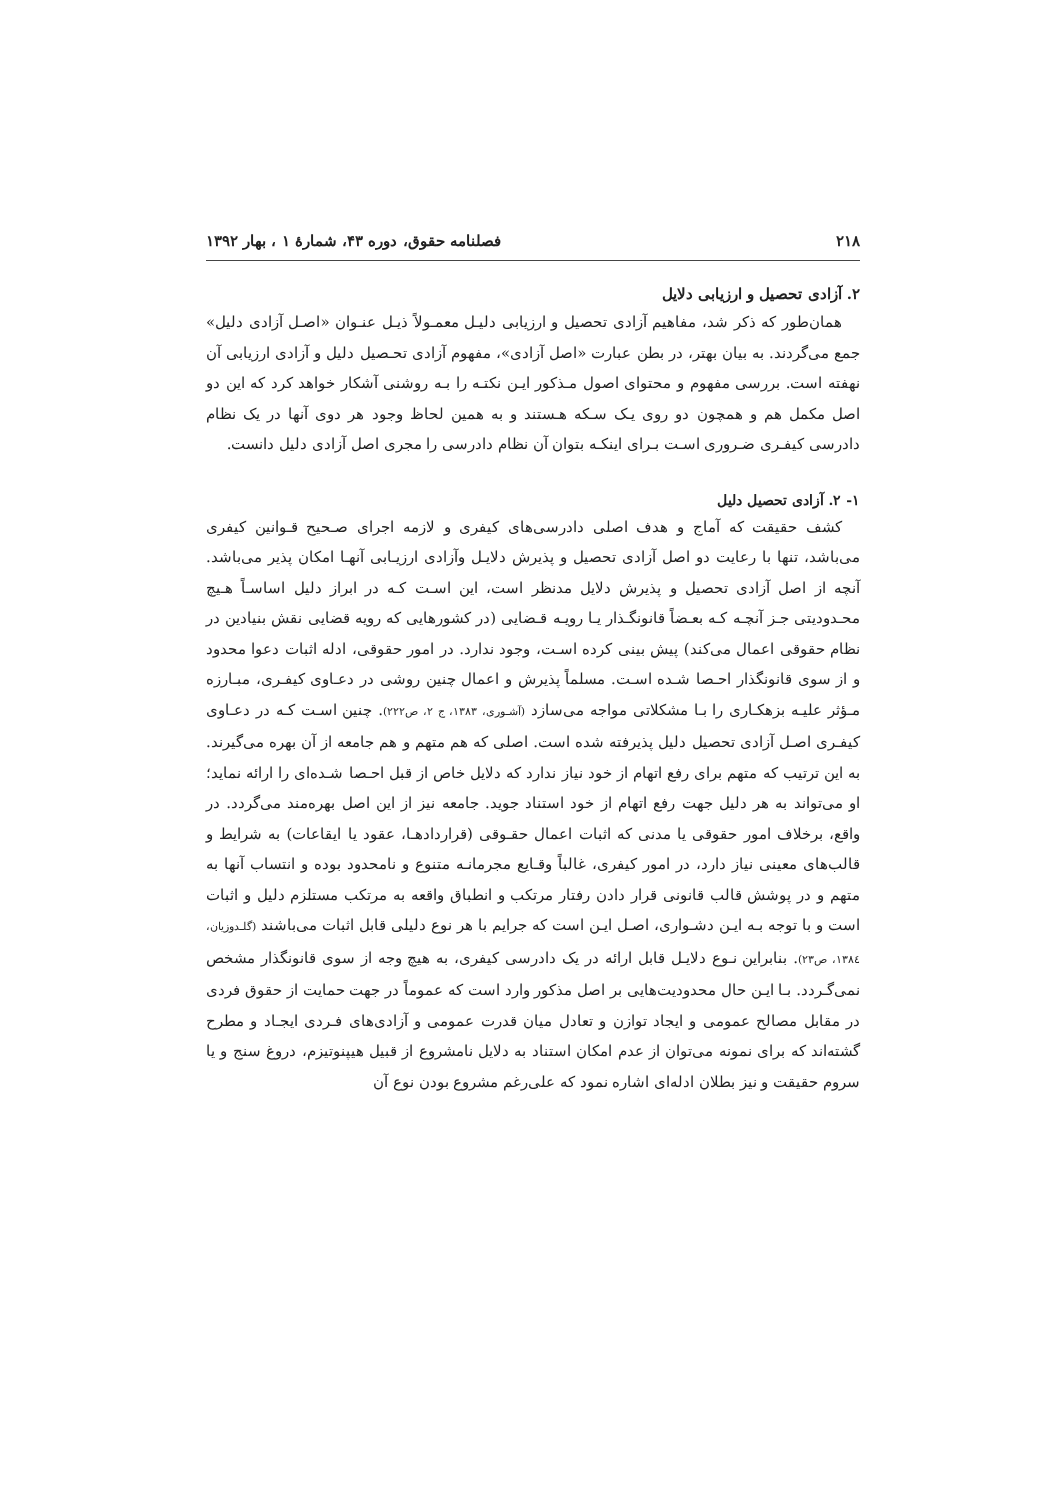۲۱۸ فصلنامه حقوق، دوره ۴۳، شمارهٔ ۱ ، بهار ۱۳۹۲
۲. آزادی تحصیل و ارزیابی دلایل
همان‌طور که ذکر شد، مفاهیم آزادی تحصیل و ارزیابی دلیـل معمـولاً ذیـل عنـوان «اصـل آزادی دلیل» جمع می‌گردند. به بیان بهتر، در بطن عبارت «اصل آزادی»، مفهوم آزادی تحـصیل دلیل و آزادی ارزیابی آن نهفته است. بررسی مفهوم و محتوای اصول مـذکور ایـن نکتـه را بـه روشنی آشکار خواهد کرد که این دو اصل مکمل هم و همچون دو روی یـک سـکه هـستند و به همین لحاظ وجود هر دوی آنها در یک نظام دادرسی کیفـری ضـروری اسـت بـرای اینکـه بتوان آن نظام دادرسی را مجری اصل آزادی دلیل دانست.
۱- ۲. آزادی تحصیل دلیل
کشف حقیقت که آماج و هدف اصلی دادرسی‌های کیفری و لازمه اجرای صـحیح قـوانین کیفری می‌باشد، تنها با رعایت دو اصل آزادی تحصیل و پذیرش دلایـل وآزادی ارزیـابی آنهـا امکان پذیر می‌باشد. آنچه از اصل آزادی تحصیل و پذیرش دلایل مدنظر است، این اسـت کـه در ابراز دلیل اساسـاً هـیچ محـدودیتی جـز آنچـه کـه بعـضاً قانونگـذار یـا رویـه قـضایی (در کشورهایی که رویه قضایی نقش بنیادین در نظام حقوقی اعمال می‌کند) پیش بینی کرده اسـت، وجود ندارد. در امور حقوقی، ادله اثبات دعوا محدود و از سوی قانونگذار احـصا شـده اسـت. مسلماً پذیرش و اعمال چنین روشی در دعـاوی کیفـری، مبـارزه مـؤثر علیـه بزهکـاری را بـا مشکلاتی مواجه می‌سازد (آشـوری، ۱۳۸۳، ج ۲، ص۲۲۲). چنین اسـت کـه در دعـاوی کیفـری اصـل آزادی تحصیل دلیل پذیرفته شده است. اصلی که هم متهم و هم جامعه از آن بهره می‌گیرند. به این ترتیب که متهم برای رفع اتهام از خود نیاز ندارد که دلایل خاص از قبل احـصا شـده‌ای را ارائه نماید؛ او می‌تواند به هر دلیل جهت رفع اتهام از خود استناد جوید. جامعه نیز از این اصل بهره‌مند می‌گردد. در واقع، برخلاف امور حقوقی یا مدنی که اثبات اعمال حقـوقی (قراردادهـا، عقود یا ایقاعات) به شرایط و قالب‌های معینی نیاز دارد، در امور کیفری، غالباً وقـایع مجرمانـه متنوع و نامحدود بوده و انتساب آنها به متهم و در پوشش قالب قانونی قرار دادن رفتار مرتکب و انطباق واقعه به مرتکب مستلزم دلیل و اثبات است و با توجه بـه ایـن دشـواری، اصـل ایـن است که جرایم با هر نوع دلیلی قابل اثبات می‌باشند (گلـدوزیان، ۱۳۸٤، ص۲۳). بنابراین نـوع دلایـل قابل ارائه در یک دادرسی کیفری، به هیچ وجه از سوی قانونگذار مشخص نمی‌گـردد. بـا ایـن حال محدودیت‌هایی بر اصل مذکور وارد است که عموماً در جهت حمایت از حقوق فردی در مقابل مصالح عمومی و ایجاد توازن و تعادل میان قدرت عمومی و آزادی‌های فـردی ایجـاد و مطرح گشته‌اند که برای نمونه می‌توان از عدم امکان استناد به دلایل نامشروع از قبیل هیپنوتیزم، دروغ سنج و یا سروم حقیقت و نیز بطلان ادله‌ای اشاره نمود که علی‌رغم مشروع بودن نوع آن